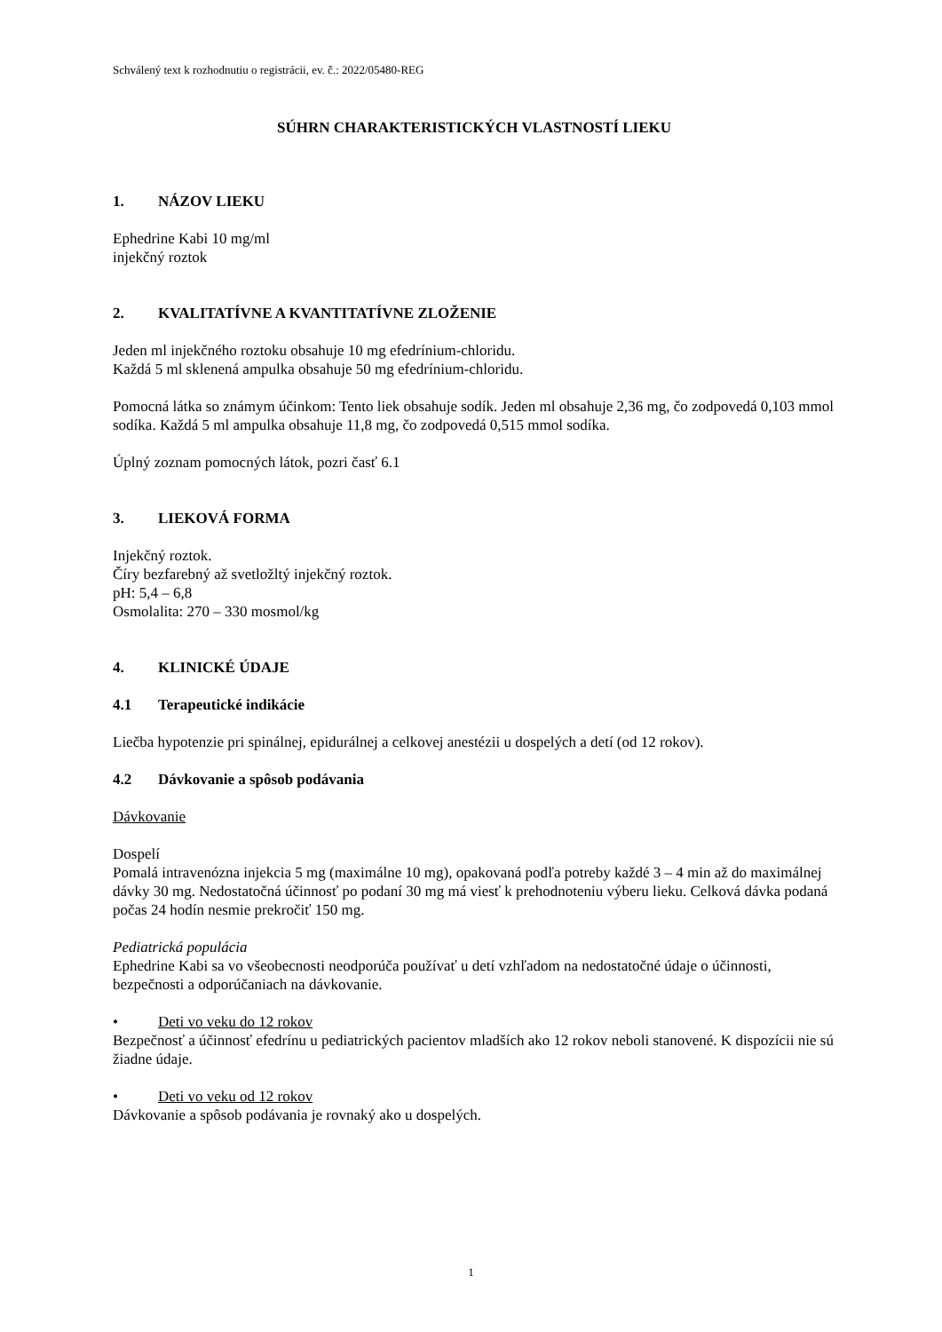Schválený text k rozhodnutiu o registrácii, ev. č.: 2022/05480-REG
SÚHRN CHARAKTERISTICKÝCH VLASTNOSTÍ LIEKU
1. NÁZOV LIEKU
Ephedrine Kabi 10 mg/ml
injekčný roztok
2. KVALITATÍVNE A KVANTITATÍVNE ZLOŽENIE
Jeden ml injekčného roztoku obsahuje 10 mg efedrínium-chloridu.
Každá 5 ml sklenená ampulka obsahuje 50 mg efedrínium-chloridu.
Pomocná látka so známym účinkom: Tento liek obsahuje sodík. Jeden ml obsahuje 2,36 mg, čo zodpovedá 0,103 mmol sodíka. Každá 5 ml ampulka obsahuje 11,8 mg, čo zodpovedá 0,515 mmol sodíka.
Úplný zoznam pomocných látok, pozri časť 6.1
3. LIEKOVÁ FORMA
Injekčný roztok.
Číry bezfarebný až svetložltý injekčný roztok.
pH: 5,4 – 6,8
Osmolalita: 270 – 330 mosmol/kg
4. KLINICKÉ ÚDAJE
4.1 Terapeutické indikácie
Liečba hypotenzie pri spinálnej, epidurálnej a celkovej anestézii u dospelých a detí (od 12 rokov).
4.2 Dávkovanie a spôsob podávania
Dávkovanie
Dospelí
Pomalá intravenózna injekcia 5 mg (maximálne 10 mg), opakovaná podľa potreby každé 3 – 4 min až do maximálnej dávky 30 mg. Nedostatočná účinnosť po podaní 30 mg má viesť k prehodnoteniu výberu lieku. Celková dávka podaná počas 24 hodín nesmie prekročiť 150 mg.
Pediatrická populácia
Ephedrine Kabi sa vo všeobecnosti neodporúča používať u detí vzhľadom na nedostatočné údaje o účinnosti, bezpečnosti a odporúčaniach na dávkovanie.
• Deti vo veku do 12 rokov
Bezpečnosť a účinnosť efedrínu u pediatrických pacientov mladších ako 12 rokov neboli stanovené. K dispozícii nie sú žiadne údaje.
• Deti vo veku od 12 rokov
Dávkovanie a spôsob podávania je rovnaký ako u dospelých.
1